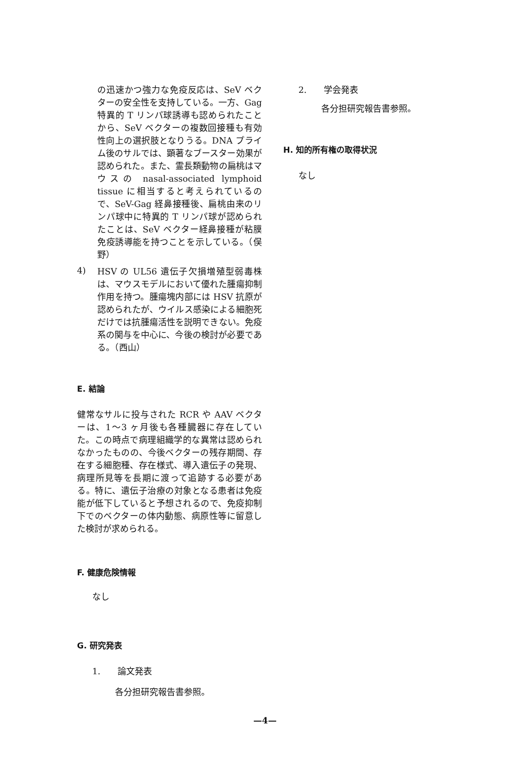の迅速かつ強力な免疫反応は、SeV ベクターの安全性を支持している。一方、Gag 特異的 T リンパ球誘導も認められたことから、SeV ベクターの複数回接種も有効性向上の選択肢となりうる。DNA プライム後のサルでは、顕著なブースター効果が認められた。また、霊長類動物の扁桃はマウスの nasal-associated lymphoid tissue に相当すると考えられているので、SeV-Gag 経鼻接種後、扁桃由来のリンパ球中に特異的 T リンパ球が認められたことは、SeV ベクター経鼻接種が粘膜免疫誘導能を持つことを示している。（俣野）
4)
HSV の UL56 遺伝子欠損増殖型弱毒株は、マウスモデルにおいて優れた腫瘍抑制作用を持つ。腫瘍塊内部には HSV 抗原が認められたが、ウイルス感染による細胞死だけでは抗腫瘍活性を説明できない。免疫系の関与を中心に、今後の検討が必要である。（西山）
E. 結論
健常なサルに投与された RCR や AAV ベクターは、1～3 ヶ月後も各種臓器に存在していた。この時点で病理組織学的な異常は認められなかったものの、今後ベクターの残存期間、存在する細胞種、存在様式、導入遺伝子の発現、病理所見等を長期に渡って追跡する必要がある。特に、遺伝子治療の対象となる患者は免疫能が低下していると予想されるので、免疫抑制下でのベクターの体内動態、病原性等に留意した検討が求められる。
F. 健康危険情報
なし
G. 研究発表
1.　　論文発表
各分担研究報告書参照。
2.　　学会発表
各分担研究報告書参照。
H. 知的所有権の取得状況
なし
—4—